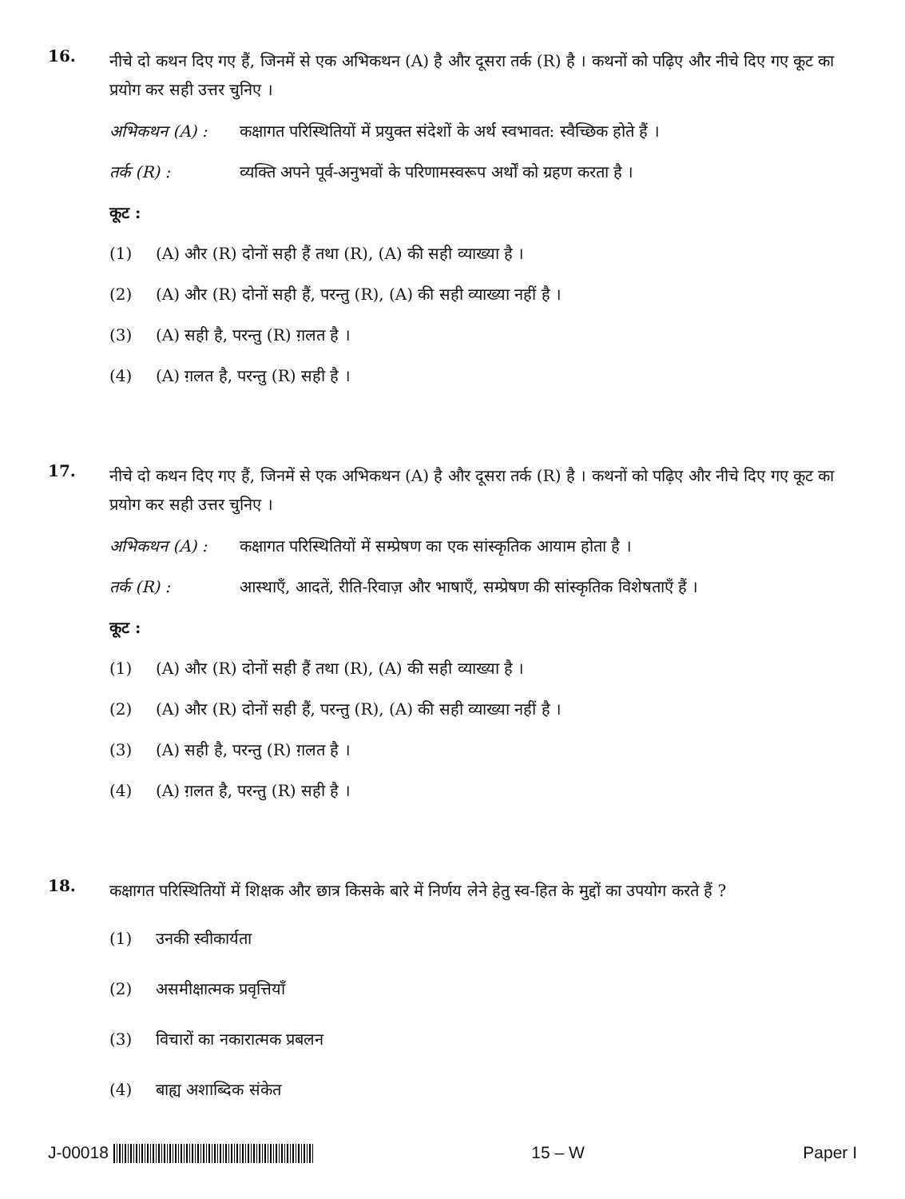16.
नीचे दो कथन दिए गए हैं, जिनमें से एक अभिकथन (A) है और दूसरा तर्क (R) है । कथनों को पढ़िए और नीचे दिए गए कूट का प्रयोग कर सही उत्तर चुनिए ।
अभिकथन (A) : कक्षागत परिस्थितियों में प्रयुक्त संदेशों के अर्थ स्वभावत: स्वैच्छिक होते हैं ।
तर्क (R) : व्यक्ति अपने पूर्व-अनुभवों के परिणामस्वरूप अर्थों को ग्रहण करता है ।
कूट :
(1) (A) और (R) दोनों सही हैं तथा (R), (A) की सही व्याख्या है ।
(2) (A) और (R) दोनों सही हैं, परन्तु (R), (A) की सही व्याख्या नहीं है ।
(3) (A) सही है, परन्तु (R) ग़लत है ।
(4) (A) ग़लत है, परन्तु (R) सही है ।
17.
नीचे दो कथन दिए गए हैं, जिनमें से एक अभिकथन (A) है और दूसरा तर्क (R) है । कथनों को पढ़िए और नीचे दिए गए कूट का प्रयोग कर सही उत्तर चुनिए ।
अभिकथन (A) : कक्षागत परिस्थितियों में सम्प्रेषण का एक सांस्कृतिक आयाम होता है ।
तर्क (R) : आस्थाएँ, आदतें, रीति-रिवाज़ और भाषाएँ, सम्प्रेषण की सांस्कृतिक विशेषताएँ हैं ।
कूट :
(1) (A) और (R) दोनों सही हैं तथा (R), (A) की सही व्याख्या है ।
(2) (A) और (R) दोनों सही हैं, परन्तु (R), (A) की सही व्याख्या नहीं है ।
(3) (A) सही है, परन्तु (R) ग़लत है ।
(4) (A) ग़लत है, परन्तु (R) सही है ।
18.
कक्षागत परिस्थितियों में शिक्षक और छात्र किसके बारे में निर्णय लेने हेतु स्व-हित के मुद्दों का उपयोग करते हैं ?
(1) उनकी स्वीकार्यता
(2) असमीक्षात्मक प्रवृत्तियाँ
(3) विचारों का नकारात्मक प्रबलन
(4) बाह्य अशाब्दिक संकेत
J-00018 15 – W Paper I